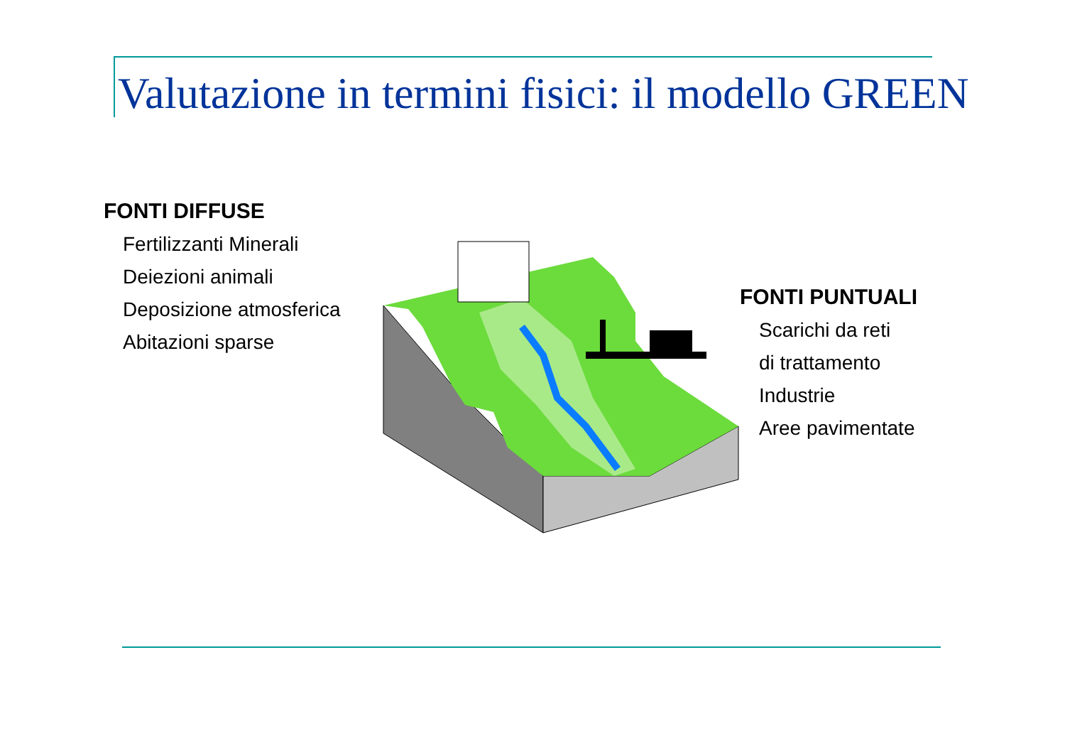Valutazione in termini fisici: il modello GREEN
FONTI DIFFUSE
Fertilizzanti Minerali
Deiezioni animali
Deposizione atmosferica
Abitazioni sparse
FONTI PUNTUALI
Scarichi da reti
di trattamento
Industrie
Aree pavimentate